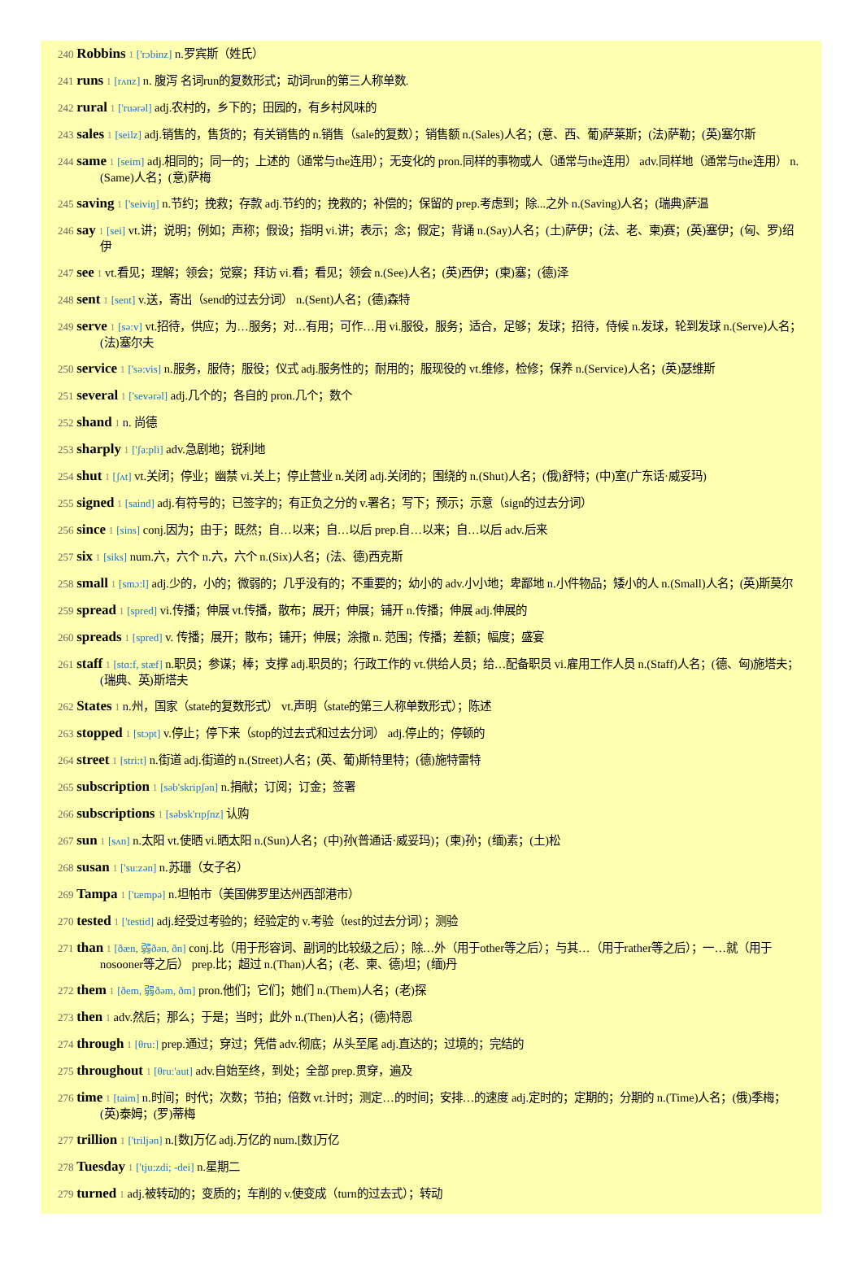240 Robbins 1 ['rɔbinz] n.罗宾斯（姓氏）
241 runs 1 [rʌnz] n. 腹泻 名词run的复数形式；动词run的第三人称单数.
242 rural 1 ['ruərəl] adj.农村的，乡下的；田园的，有乡村风味的
243 sales 1 [seilz] adj.销售的，售货的；有关销售的 n.销售（sale的复数）；销售额 n.(Sales)人名；(意、西、葡)萨莱斯；(法)萨勒；(英)塞尔斯
244 same 1 [seim] adj.相同的；同一的；上述的（通常与the连用）；无变化的 pron.同样的事物或人（通常与the连用） adv.同样地（通常与the连用） n.(Same)人名；(意)萨梅
245 saving 1 ['seiviŋ] n.节约；挽救；存款 adj.节约的；挽救的；补偿的；保留的 prep.考虑到；除...之外 n.(Saving)人名；(瑞典)萨温
246 say 1 [sei] vt.讲；说明；例如；声称；假设；指明 vi.讲；表示；念；假定；背诵 n.(Say)人名；(土)萨伊；(法、老、柬)赛；(英)塞伊；(匈、罗)绍伊
247 see 1 vt.看见；理解；领会；觉察；拜访 vi.看；看见；领会 n.(See)人名；(英)西伊；(柬)塞；(德)泽
248 sent 1 [sent] v.送，寄出（send的过去分词） n.(Sent)人名；(德)森特
249 serve 1 [sə:v] vt.招待，供应；为…服务；对…有用；可作…用 vi.服役，服务；适合，足够；发球；招待，侍候 n.发球，轮到发球 n.(Serve)人名；(法)塞尔夫
250 service 1 ['sə:vis] n.服务，服侍；服役；仪式 adj.服务性的；耐用的；服现役的 vt.维修，检修；保养 n.(Service)人名；(英)瑟维斯
251 several 1 ['sevərəl] adj.几个的；各自的 pron.几个；数个
252 shand 1 n. 尚德
253 sharply 1 ['ʃa:pli] adv.急剧地；锐利地
254 shut 1 [ʃʌt] vt.关闭；停业；幽禁 vi.关上；停止营业 n.关闭 adj.关闭的；围绕的 n.(Shut)人名；(俄)舒特；(中)室(广东话·威妥玛)
255 signed 1 [saind] adj.有符号的；已签字的；有正负之分的 v.署名；写下；预示；示意（sign的过去分词）
256 since 1 [sins] conj.因为；由于；既然；自…以来；自…以后 prep.自…以来；自…以后 adv.后来
257 six 1 [siks] num.六，六个 n.六，六个 n.(Six)人名；(法、德)西克斯
258 small 1 [smɔ:l] adj.少的，小的；微弱的；几乎没有的；不重要的；幼小的 adv.小小地；卑鄙地 n.小件物品；矮小的人 n.(Small)人名；(英)斯莫尔
259 spread 1 [spred] vi.传播；伸展 vt.传播，散布；展开；伸展；铺开 n.传播；伸展 adj.伸展的
260 spreads 1 [spred] v. 传播；展开；散布；铺开；伸展；涂撒 n. 范围；传播；差额；幅度；盛宴
261 staff 1 [stɑ:f, stæf] n.职员；参谋；棒；支撑 adj.职员的；行政工作的 vt.供给人员；给…配备职员 vi.雇用工作人员 n.(Staff)人名；(德、匈)施塔夫；(瑞典、英)斯塔夫
262 States 1 n.州，国家（state的复数形式） vt.声明（state的第三人称单数形式）；陈述
263 stopped 1 [stɔpt] v.停止；停下来（stop的过去式和过去分词） adj.停止的；停顿的
264 street 1 [stri:t] n.街道 adj.街道的 n.(Street)人名；(英、葡)斯特里特；(德)施特雷特
265 subscription 1 [səb'skripʃən] n.捐献；订阅；订金；签署
266 subscriptions 1 [səbsk'rɪpʃnz] 认购
267 sun 1 [sʌn] n.太阳 vt.使晒 vi.晒太阳 n.(Sun)人名；(中)孙(普通话·威妥玛)；(柬)孙；(缅)素；(土)松
268 susan 1 ['su:zən] n.苏珊（女子名）
269 Tampa 1 ['tæmpə] n.坦帕市（美国佛罗里达州西部港市）
270 tested 1 ['testid] adj.经受过考验的；经验定的 v.考验（test的过去分词）；测验
271 than 1 [ðæn, 弱ðən, ðn] conj.比（用于形容词、副词的比较级之后）；除…外（用于other等之后）；与其…（用于rather等之后）；一…就（用于nosooner等之后） prep.比；超过 n.(Than)人名；(老、柬、德)坦；(缅)丹
272 them 1 [ðem, 弱ðəm, ðm] pron.他们；它们；她们 n.(Them)人名；(老)探
273 then 1 adv.然后；那么；于是；当时；此外 n.(Then)人名；(德)特恩
274 through 1 [θru:] prep.通过；穿过；凭借 adv.彻底；从头至尾 adj.直达的；过境的；完结的
275 throughout 1 [θru:'aut] adv.自始至终，到处；全部 prep.贯穿，遍及
276 time 1 [taim] n.时间；时代；次数；节拍；倍数 vt.计时；测定…的时间；安排…的速度 adj.定时的；定期的；分期的 n.(Time)人名；(俄)季梅；(英)泰姆；(罗)蒂梅
277 trillion 1 ['triljən] n.[数]万亿 adj.万亿的 num.[数]万亿
278 Tuesday 1 ['tju:zdi; -dei] n.星期二
279 turned 1 adj.被转动的；变质的；车削的 v.使变成（turn的过去式）；转动